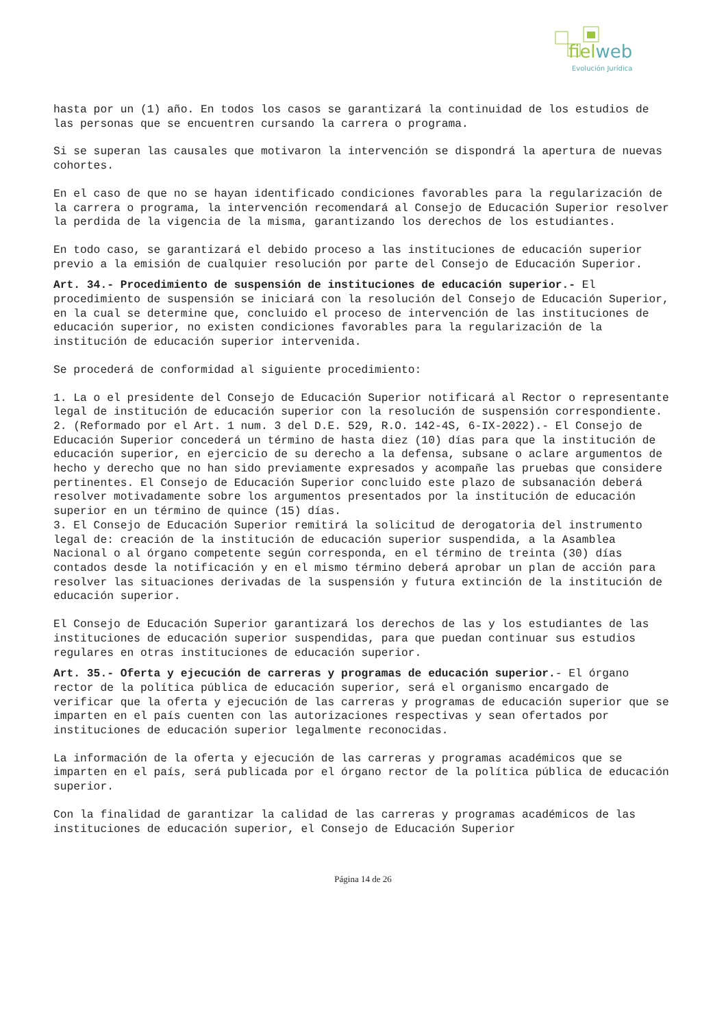fielweb
Evolución Jurídica
hasta por un (1) año. En todos los casos se garantizará la continuidad de los estudios de las personas que se encuentren cursando la carrera o programa.
Si se superan las causales que motivaron la intervención se dispondrá la apertura de nuevas cohortes.
En el caso de que no se hayan identificado condiciones favorables para la regularización de la carrera o programa, la intervención recomendará al Consejo de Educación Superior resolver la perdida de la vigencia de la misma, garantizando los derechos de los estudiantes.
En todo caso, se garantizará el debido proceso a las instituciones de educación superior previo a la emisión de cualquier resolución por parte del Consejo de Educación Superior.
Art. 34.- Procedimiento de suspensión de instituciones de educación superior.- El procedimiento de suspensión se iniciará con la resolución del Consejo de Educación Superior, en la cual se determine que, concluido el proceso de intervención de las instituciones de educación superior, no existen condiciones favorables para la regularización de la institución de educación superior intervenida.
Se procederá de conformidad al siguiente procedimiento:
1. La o el presidente del Consejo de Educación Superior notificará al Rector o representante legal de institución de educación superior con la resolución de suspensión correspondiente.
2. (Reformado por el Art. 1 num. 3 del D.E. 529, R.O. 142-4S, 6-IX-2022).- El Consejo de Educación Superior concederá un término de hasta diez (10) días para que la institución de educación superior, en ejercicio de su derecho a la defensa, subsane o aclare argumentos de hecho y derecho que no han sido previamente expresados y acompañe las pruebas que considere pertinentes. El Consejo de Educación Superior concluido este plazo de subsanación deberá resolver motivadamente sobre los argumentos presentados por la institución de educación superior en un término de quince (15) días.
3. El Consejo de Educación Superior remitirá la solicitud de derogatoria del instrumento legal de: creación de la institución de educación superior suspendida, a la Asamblea Nacional o al órgano competente según corresponda, en el término de treinta (30) días contados desde la notificación y en el mismo término deberá aprobar un plan de acción para resolver las situaciones derivadas de la suspensión y futura extinción de la institución de educación superior.
El Consejo de Educación Superior garantizará los derechos de las y los estudiantes de las instituciones de educación superior suspendidas, para que puedan continuar sus estudios regulares en otras instituciones de educación superior.
Art. 35.- Oferta y ejecución de carreras y programas de educación superior.- El órgano rector de la política pública de educación superior, será el organismo encargado de verificar que la oferta y ejecución de las carreras y programas de educación superior que se imparten en el país cuenten con las autorizaciones respectivas y sean ofertados por instituciones de educación superior legalmente reconocidas.
La información de la oferta y ejecución de las carreras y programas académicos que se imparten en el país, será publicada por el órgano rector de la política pública de educación superior.
Con la finalidad de garantizar la calidad de las carreras y programas académicos de las instituciones de educación superior, el Consejo de Educación Superior
Página 14 de 26